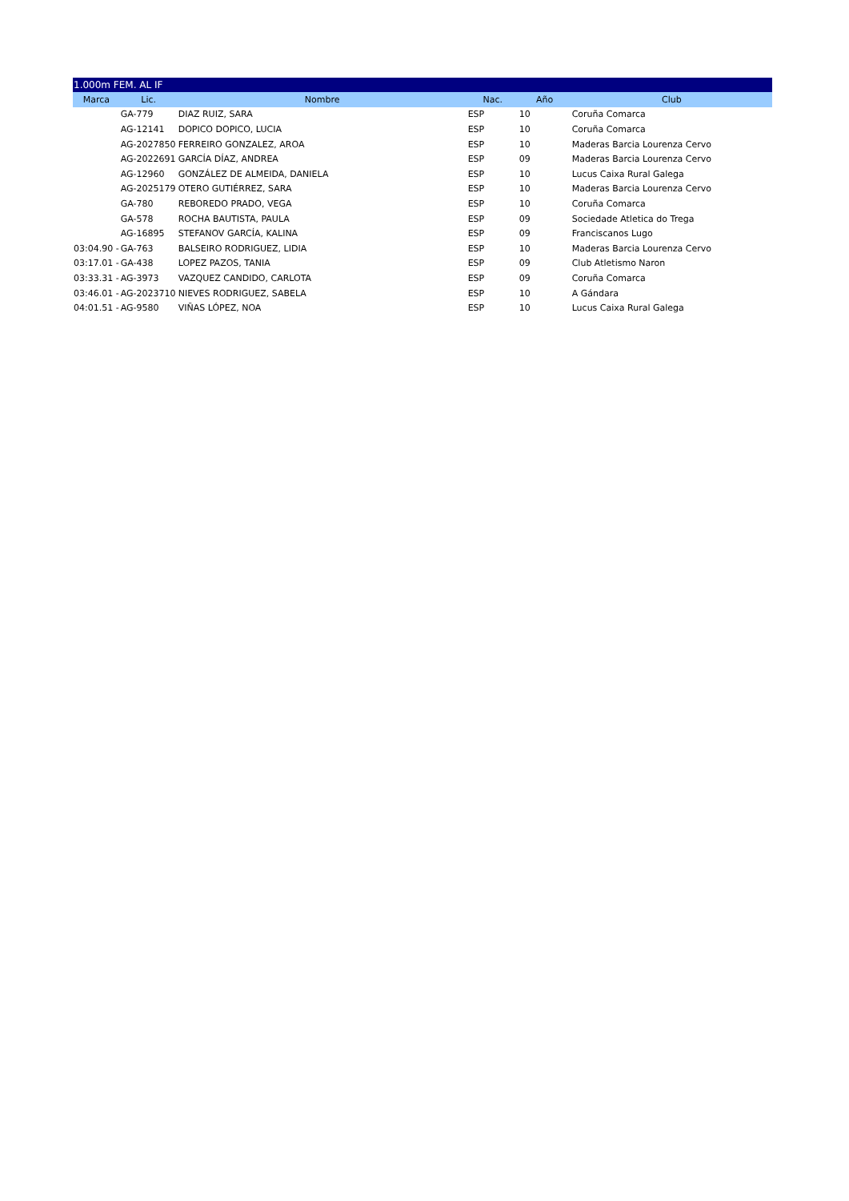| 1.000m FEM. AL IF | | | | | |
| Marca | Lic. | Nombre | Nac. | Año | Club |
| | GA-779 | DIAZ RUIZ, SARA | ESP | 10 | Coruña Comarca |
| | AG-12141 | DOPICO DOPICO, LUCIA | ESP | 10 | Coruña Comarca |
| | AG-2027850 | FERREIRO GONZALEZ, AROA | ESP | 10 | Maderas Barcia Lourenza Cervo |
| | AG-2022691 | GARCÍA DÍAZ, ANDREA | ESP | 09 | Maderas Barcia Lourenza Cervo |
| | AG-12960 | GONZÁLEZ DE ALMEIDA, DANIELA | ESP | 10 | Lucus Caixa Rural Galega |
| | AG-2025179 | OTERO GUTIÉRREZ, SARA | ESP | 10 | Maderas Barcia Lourenza Cervo |
| | GA-780 | REBOREDO PRADO, VEGA | ESP | 10 | Coruña Comarca |
| | GA-578 | ROCHA BAUTISTA, PAULA | ESP | 09 | Sociedade Atletica do Trega |
| | AG-16895 | STEFANOV GARCÍA, KALINA | ESP | 09 | Franciscanos Lugo |
| 03:04.90 - | GA-763 | BALSEIRO RODRIGUEZ, LIDIA | ESP | 10 | Maderas Barcia Lourenza Cervo |
| 03:17.01 - | GA-438 | LOPEZ PAZOS, TANIA | ESP | 09 | Club Atletismo Naron |
| 03:33.31 - | AG-3973 | VAZQUEZ CANDIDO, CARLOTA | ESP | 09 | Coruña Comarca |
| 03:46.01 - | AG-2023710 | NIEVES RODRIGUEZ, SABELA | ESP | 10 | A Gándara |
| 04:01.51 - | AG-9580 | VIÑAS LÓPEZ, NOA | ESP | 10 | Lucus Caixa Rural Galega |